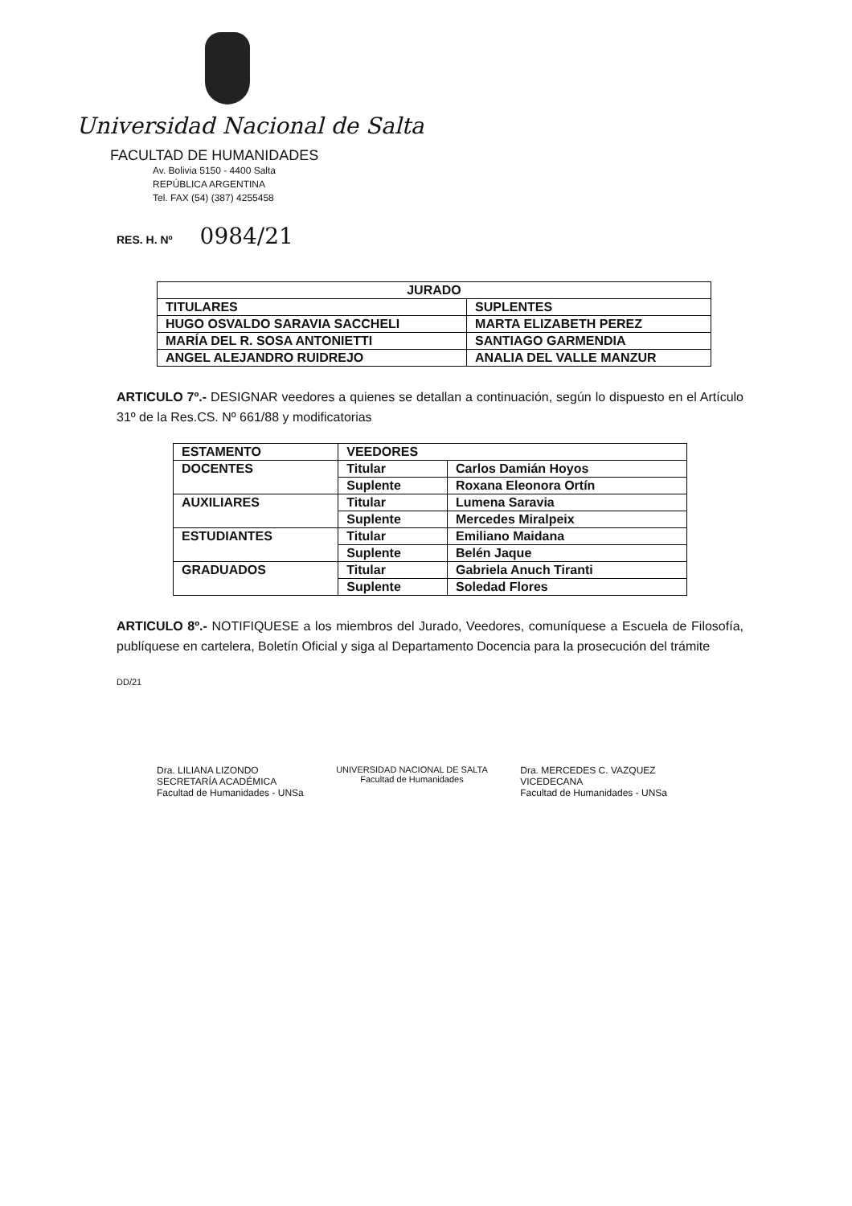Universidad Nacional de Salta
FACULTAD DE HUMANIDADES
Av. Bolivia 5150 - 4400 Salta
REPÚBLICA ARGENTINA
Tel. FAX (54) (387) 4255458
RES. H. Nº 0984/21
| JURADO | |
| --- | --- |
| TITULARES | SUPLENTES |
| HUGO OSVALDO SARAVIA SACCHELI | MARTA ELIZABETH PEREZ |
| MARÍA DEL R. SOSA ANTONIETTI | SANTIAGO GARMENDIA |
| ANGEL ALEJANDRO RUIDREJO | ANALIA DEL VALLE MANZUR |
ARTICULO 7º.- DESIGNAR veedores a quienes se detallan a continuación, según lo dispuesto en el Artículo 31º de la Res.CS. Nº 661/88 y modificatorias
| ESTAMENTO | VEEDORES | |
| --- | --- | --- |
| DOCENTES | Titular | Carlos Damián Hoyos |
| | Suplente | Roxana Eleonora Ortín |
| AUXILIARES | Titular | Lumena Saravia |
| | Suplente | Mercedes Miralpeix |
| ESTUDIANTES | Titular | Emiliano Maidana |
| | Suplente | Belén Jaque |
| GRADUADOS | Titular | Gabriela Anuch Tiranti |
| | Suplente | Soledad Flores |
ARTICULO 8º.- NOTIFIQUESE a los miembros del Jurado, Veedores, comuníquese a Escuela de Filosofía, publíquese en cartelera, Boletín Oficial y siga al Departamento Docencia para la prosecución del trámite
DD/21
Dra. LILIANA LIZONDO
SECRETARÍA ACADÉMICA
Facultad de Humanidades - UNSa
UNIVERSIDAD NACIONAL DE SALTA
Facultad de Humanidades
Dra. MERCEDES C. VAZQUEZ
VICEDECANA
Facultad de Humanidades - UNSa